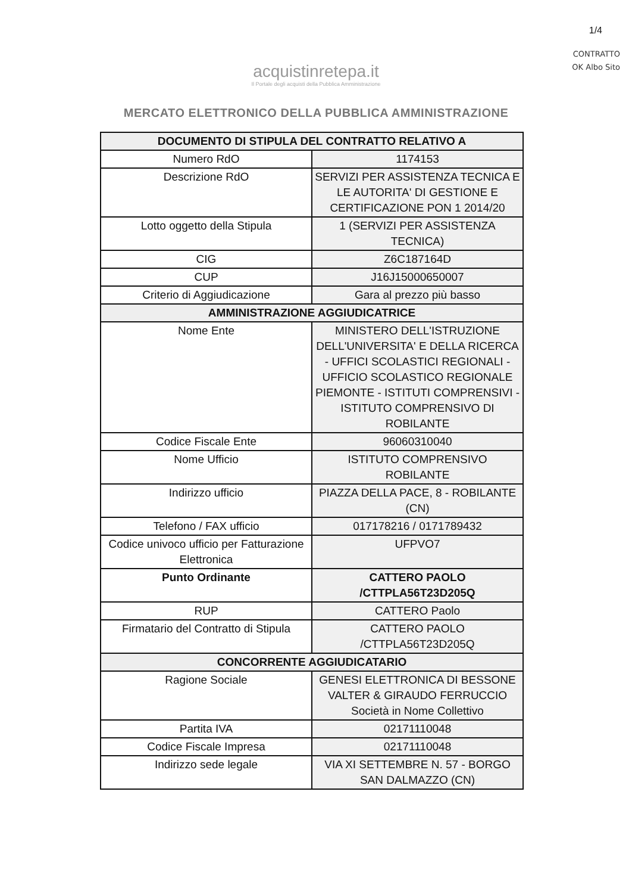1/4
CONTRATTO
OK Albo Sito
acquistinretepa.it
Il Portale degli acquisti della Pubblica Amministrazione
MERCATO ELETTRONICO DELLA PUBBLICA AMMINISTRAZIONE
| DOCUMENTO DI STIPULA DEL CONTRATTO RELATIVO A | |
| --- | --- |
| Numero RdO | 1174153 |
| Descrizione RdO | SERVIZI PER ASSISTENZA TECNICA E LE AUTORITA' DI GESTIONE E CERTIFICAZIONE PON 1 2014/20 |
| Lotto oggetto della Stipula | 1 (SERVIZI PER ASSISTENZA TECNICA) |
| CIG | Z6C187164D |
| CUP | J16J15000650007 |
| Criterio di Aggiudicazione | Gara al prezzo più basso |
| AMMINISTRAZIONE AGGIUDICATRICE | |
| Nome Ente | MINISTERO DELL'ISTRUZIONE DELL'UNIVERSITA' E DELLA RICERCA - UFFICI SCOLASTICI REGIONALI - UFFICIO SCOLASTICO REGIONALE PIEMONTE - ISTITUTI COMPRENSIVI - ISTITUTO COMPRENSIVO DI ROBILANTE |
| Codice Fiscale Ente | 96060310040 |
| Nome Ufficio | ISTITUTO COMPRENSIVO ROBILANTE |
| Indirizzo ufficio | PIAZZA DELLA PACE, 8 - ROBILANTE (CN) |
| Telefono / FAX ufficio | 017178216 / 0171789432 |
| Codice univoco ufficio per Fatturazione Elettronica | UFPVO7 |
| Punto Ordinante | CATTERO PAOLO /CTTPLA56T23D205Q |
| RUP | CATTERO Paolo |
| Firmatario del Contratto di Stipula | CATTERO PAOLO /CTTPLA56T23D205Q |
| CONCORRENTE AGGIUDICATARIO | |
| Ragione Sociale | GENESI ELETTRONICA DI BESSONE VALTER & GIRAUDO FERRUCCIO Società in Nome Collettivo |
| Partita IVA | 02171110048 |
| Codice Fiscale Impresa | 02171110048 |
| Indirizzo sede legale | VIA XI SETTEMBRE N. 57 - BORGO SAN DALMAZZO (CN) |